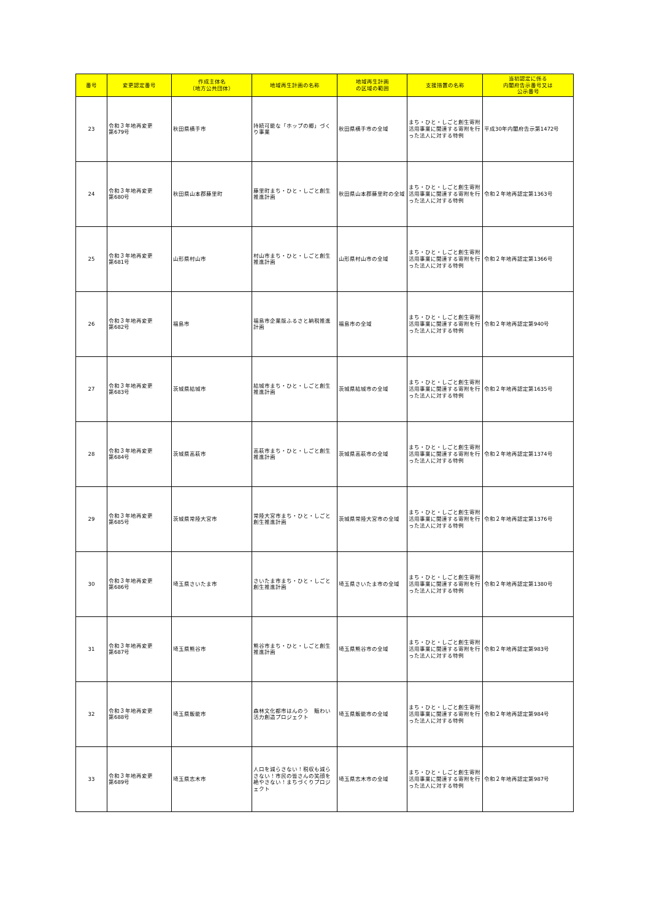| 番号 | 変更認定番号 | 作成主体名 （地方公共団体） | 地域再生計画の名称 | 地域再生計画 の区域の範囲 | 支援措置の名称 | 当初認定に係る 内閣府告示番号又は 公示番号 |
| --- | --- | --- | --- | --- | --- | --- |
| 23 | 令和３年地再変更 第679号 | 秋田県横手市 | 持続可能な「ホップの郷」づくり事業 | 秋田県横手市の全域 | まち・ひと・しごと創生寄附活用事業に関連する寄附を行った法人に対する特例 | 平成30年内閣府告示第1472号 |
| 24 | 令和３年地再変更 第680号 | 秋田県山本郡藤里町 | 藤里町まち・ひと・しごと創生推進計画 | 秋田県山本郡藤里町の全域 | まち・ひと・しごと創生寄附活用事業に関連する寄附を行った法人に対する特例 | 令和２年地再認定第1363号 |
| 25 | 令和３年地再変更 第681号 | 山形県村山市 | 村山市まち・ひと・しごと創生推進計画 | 山形県村山市の全域 | まち・ひと・しごと創生寄附活用事業に関連する寄附を行った法人に対する特例 | 令和２年地再認定第1366号 |
| 26 | 令和３年地再変更 第682号 | 福島市 | 福島市企業版ふるさと納税推進計画 | 福島市の全域 | まち・ひと・しごと創生寄附活用事業に関連する寄附を行った法人に対する特例 | 令和２年地再認定第940号 |
| 27 | 令和３年地再変更 第683号 | 茨城県結城市 | 結城市まち・ひと・しごと創生推進計画 | 茨城県結城市の全域 | まち・ひと・しごと創生寄附活用事業に関連する寄附を行った法人に対する特例 | 令和２年地再認定第1635号 |
| 28 | 令和３年地再変更 第684号 | 茨城県高萩市 | 高萩市まち・ひと・しごと創生推進計画 | 茨城県高萩市の全域 | まち・ひと・しごと創生寄附活用事業に関連する寄附を行った法人に対する特例 | 令和２年地再認定第1374号 |
| 29 | 令和３年地再変更 第685号 | 茨城県常陸大宮市 | 常陸大宮市まち・ひと・しごと創生推進計画 | 茨城県常陸大宮市の全域 | まち・ひと・しごと創生寄附活用事業に関連する寄附を行った法人に対する特例 | 令和２年地再認定第1376号 |
| 30 | 令和３年地再変更 第686号 | 埼玉県さいたま市 | さいたま市まち・ひと・しごと創生推進計画 | 埼玉県さいたま市の全域 | まち・ひと・しごと創生寄附活用事業に関連する寄附を行った法人に対する特例 | 令和２年地再認定第1380号 |
| 31 | 令和３年地再変更 第687号 | 埼玉県熊谷市 | 熊谷市まち・ひと・しごと創生推進計画 | 埼玉県熊谷市の全域 | まち・ひと・しごと創生寄附活用事業に関連する寄附を行った法人に対する特例 | 令和２年地再認定第983号 |
| 32 | 令和３年地再変更 第688号 | 埼玉県飯能市 | 森林文化都市はんのう 賑わい活力創造プロジェクト | 埼玉県飯能市の全域 | まち・ひと・しごと創生寄附活用事業に関連する寄附を行った法人に対する特例 | 令和２年地再認定第984号 |
| 33 | 令和３年地再変更 第689号 | 埼玉県志木市 | 人口を減らさない！税収も減らさない！市民の皆さんの笑顔を絶やさない！まちづくりプロジェクト | 埼玉県志木市の全域 | まち・ひと・しごと創生寄附活用事業に関連する寄附を行った法人に対する特例 | 令和２年地再認定第987号 |